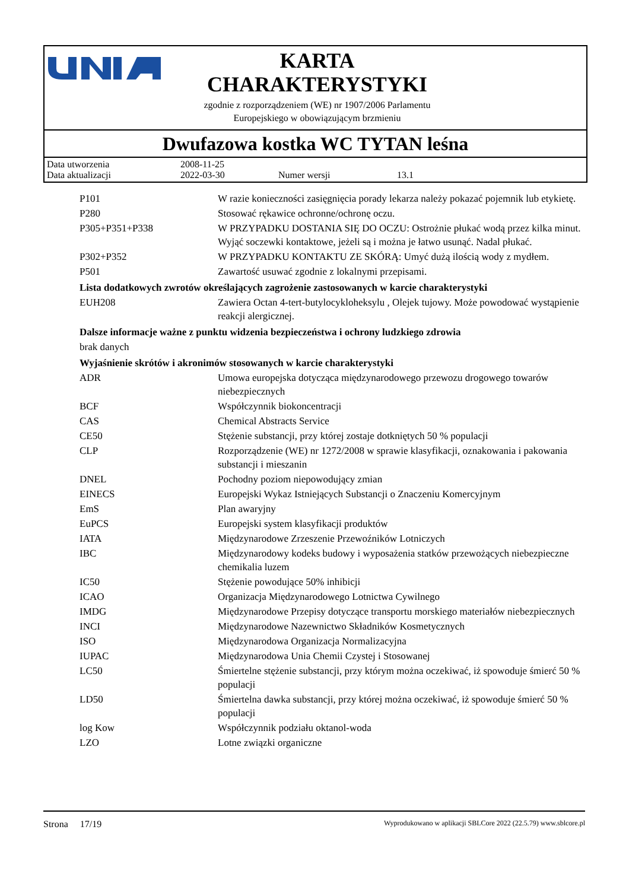KARTA
CHARAKTERYSTYKI
zgodnie z rozporządzeniem (WE) nr 1907/2006 Parlamentu
Europejskiego w obowiązującym brzmieniu
Dwufazowa kostka WC TYTAN leśna
Data utworzenia 2008-11-25
Data aktualizacji 2022-03-30 Numer wersji 13.1
| P101 | W razie konieczności zasięgnięcia porady lekarza należy pokazać pojemnik lub etykietę. |
| P280 | Stosować rękawice ochronne/ochronę oczu. |
| P305+P351+P338 | W PRZYPADKU DOSTANIA SIĘ DO OCZU: Ostrożnie płukać wodą przez kilka minut. Wyjąć soczewki kontaktowe, jeżeli są i można je łatwo usunąć. Nadal płukać. |
| P302+P352 | W PRZYPADKU KONTAKTU ZE SKÓRĄ: Umyć dużą ilością wody z mydłem. |
| P501 | Zawartość usuwać zgodnie z lokalnymi przepisami. |
| Lista dodatkowych zwrotów określających zagrożenie zastosowanych w karcie charakterystyki | |
| EUH208 | Zawiera Octan 4-tert-butylocykloheksylu , Olejek tujowy. Może powodować wystąpienie reakcji alergicznej. |
| Dalsze informacje ważne z punktu widzenia bezpieczeństwa i ochrony ludzkiego zdrowia | |
| brak danych | |
| Wyjaśnienie skrótów i akronimów stosowanych w karcie charakterystyki | |
| ADR | Umowa europejska dotycząca międzynarodowego przewozu drogowego towarów niebezpiecznych |
| BCF | Współczynnik biokoncentracji |
| CAS | Chemical Abstracts Service |
| CE50 | Stężenie substancji, przy której zostaje dotkniętych 50 % populacji |
| CLP | Rozporządzenie (WE) nr 1272/2008 w sprawie klasyfikacji, oznakowania i pakowania substancji i mieszanin |
| DNEL | Pochodny poziom niepowodujący zmian |
| EINECS | Europejski Wykaz Istniejących Substancji o Znaczeniu Komercyjnym |
| EmS | Plan awaryjny |
| EuPCS | Europejski system klasyfikacji produktów |
| IATA | Międzynarodowe Zrzeszenie Przewoźników Lotniczych |
| IBC | Międzynarodowy kodeks budowy i wyposażenia statków przewożących niebezpieczne chemikalia luzem |
| IC50 | Stężenie powodujące 50% inhibicji |
| ICAO | Organizacja Międzynarodowego Lotnictwa Cywilnego |
| IMDG | Międzynarodowe Przepisy dotyczące transportu morskiego materiałów niebezpiecznych |
| INCI | Międzynarodowe Nazewnictwo Składników Kosmetycznych |
| ISO | Międzynarodowa Organizacja Normalizacyjna |
| IUPAC | Międzynarodowa Unia Chemii Czystej i Stosowanej |
| LC50 | Śmiertelne stężenie substancji, przy którym można oczekiwać, iż spowoduje śmierć 50 % populacji |
| LD50 | Śmiertelna dawka substancji, przy której można oczekiwać, iż spowoduje śmierć 50 % populacji |
| log Kow | Współczynnik podziału oktanol-woda |
| LZO | Lotne związki organiczne |
Strona 17/19 Wyprodukowano w aplikacji SBLCore 2022 (22.5.79) www.sblcore.pl